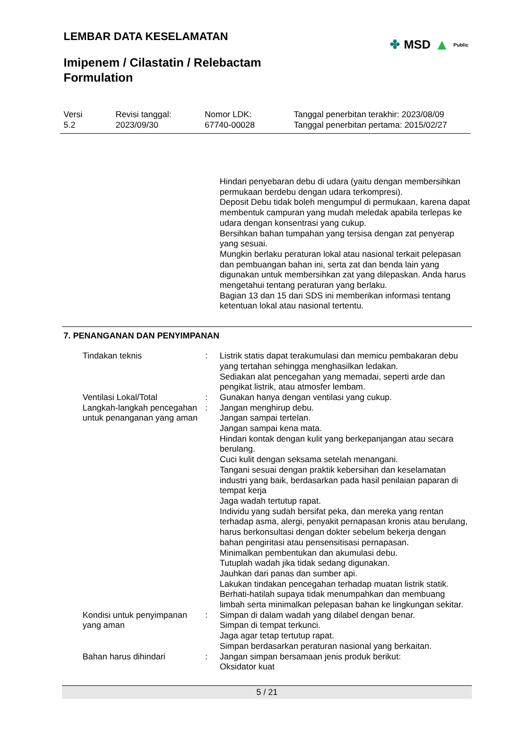LEMBAR DATA KESELAMATAN
✤ MSD ▲ Public
Imipenem / Cilastatin / Relebactam Formulation
Versi
5.2
Revisi tanggal:
2023/09/30
Nomor LDK:
67740-00028
Tanggal penerbitan terakhir: 2023/08/09
Tanggal penerbitan pertama: 2015/02/27
Hindari penyebaran debu di udara (yaitu dengan membersihkan permukaan berdebu dengan udara terkompresi).
Deposit Debu tidak boleh mengumpul di permukaan, karena dapat membentuk campuran yang mudah meledak apabila terlepas ke udara dengan konsentrasi yang cukup.
Bersihkan bahan tumpahan yang tersisa dengan zat penyerap yang sesuai.
Mungkin berlaku peraturan lokal atau nasional terkait pelepasan dan pembuangan bahan ini, serta zat dan benda lain yang digunakan untuk membersihkan zat yang dilepaskan. Anda harus mengetahui tentang peraturan yang berlaku.
Bagian 13 dan 15 dari SDS ini memberikan informasi tentang ketentuan lokal atau nasional tertentu.
7. PENANGANAN DAN PENYIMPANAN
Tindakan teknis : Listrik statis dapat terakumulasi dan memicu pembakaran debu yang tertahan sehingga menghasilkan ledakan.
Sediakan alat pencegahan yang memadai, seperti arde dan pengikat listrik, atau atmosfer lembam.
Ventilasi Lokal/Total : Gunakan hanya dengan ventilasi yang cukup.
Langkah-langkah pencegahan untuk penanganan yang aman
: Jangan menghirup debu.
Jangan sampai tertelan.
Jangan sampai kena mata.
Hindari kontak dengan kulit yang berkepanjangan atau secara berulang.
Cuci kulit dengan seksama setelah menangani.
Tangani sesuai dengan praktik kebersihan dan keselamatan industri yang baik, berdasarkan pada hasil penilaian paparan di tempat kerja
Jaga wadah tertutup rapat.
Individu yang sudah bersifat peka, dan mereka yang rentan terhadap asma, alergi, penyakit pernapasan kronis atau berulang, harus berkonsultasi dengan dokter sebelum bekerja dengan bahan pengiritasi atau pensensitisasi pernapasan.
Minimalkan pembentukan dan akumulasi debu.
Tutuplah wadah jika tidak sedang digunakan.
Jauhkan dari panas dan sumber api.
Lakukan tindakan pencegahan terhadap muatan listrik statik.
Berhati-hatilah supaya tidak menumpahkan dan membuang limbah serta minimalkan pelepasan bahan ke lingkungan sekitar.
Kondisi untuk penyimpanan yang aman
: Simpan di dalam wadah yang dilabel dengan benar.
Simpan di tempat terkunci.
Jaga agar tetap tertutup rapat.
Simpan berdasarkan peraturan nasional yang berkaitan.
Bahan harus dihindari : Jangan simpan bersamaan jenis produk berikut:
Oksidator kuat
5 / 21